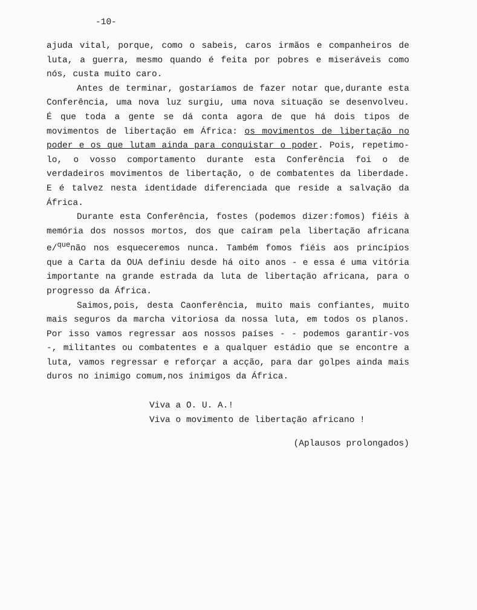-10-
ajuda vital, porque, como o sabeis, caros irmãos e companheiros de luta, a guerra, mesmo quando é feita por pobres e miseráveis como nós, custa muito caro.
Antes de terminar, gostaríamos de fazer notar que,durante esta Conferência, uma nova luz surgiu, uma nova situação se desenvolveu. É que toda a gente se dá conta agora de que há dois tipos de movimentos de libertação em África: os movimentos de libertação no poder e os que lutam ainda para conquistar o poder. Pois, repetimo-lo, o vosso comportamento durante esta Conferência foi o de verdadeiros movimentos de libertação, o de combatentes da liberdade. E é talvez nesta identidade diferenciada que reside a salvação da África.
Durante esta Conferência, fostes (podemos dizer:fomos) fiéis à memória dos nossos mortos, dos que caíram pela libertação africana e/<sup>que</sup>não nos esqueceremos nunca. Também fomos fiéis aos princípios que a Carta da OUA definiu desde há oito anos - e essa é uma vitória importante na grande estrada da luta de libertação africana, para o progresso da África.
Saimos,pois, desta Caonferência, muito mais confiantes, muito mais seguros da marcha vitoriosa da nossa luta, em todos os planos. Por isso vamos regressar aos nossos países - - podemos garantir-vos -, militantes ou combatentes e a qualquer estádio que se encontre a luta, vamos regressar e reforçar a acção, para dar golpes ainda mais duros no inimigo comum,nos inimigos da África.
Viva a O. U. A.!
Viva o movimento de libertação africano !
(Aplausos prolongados)